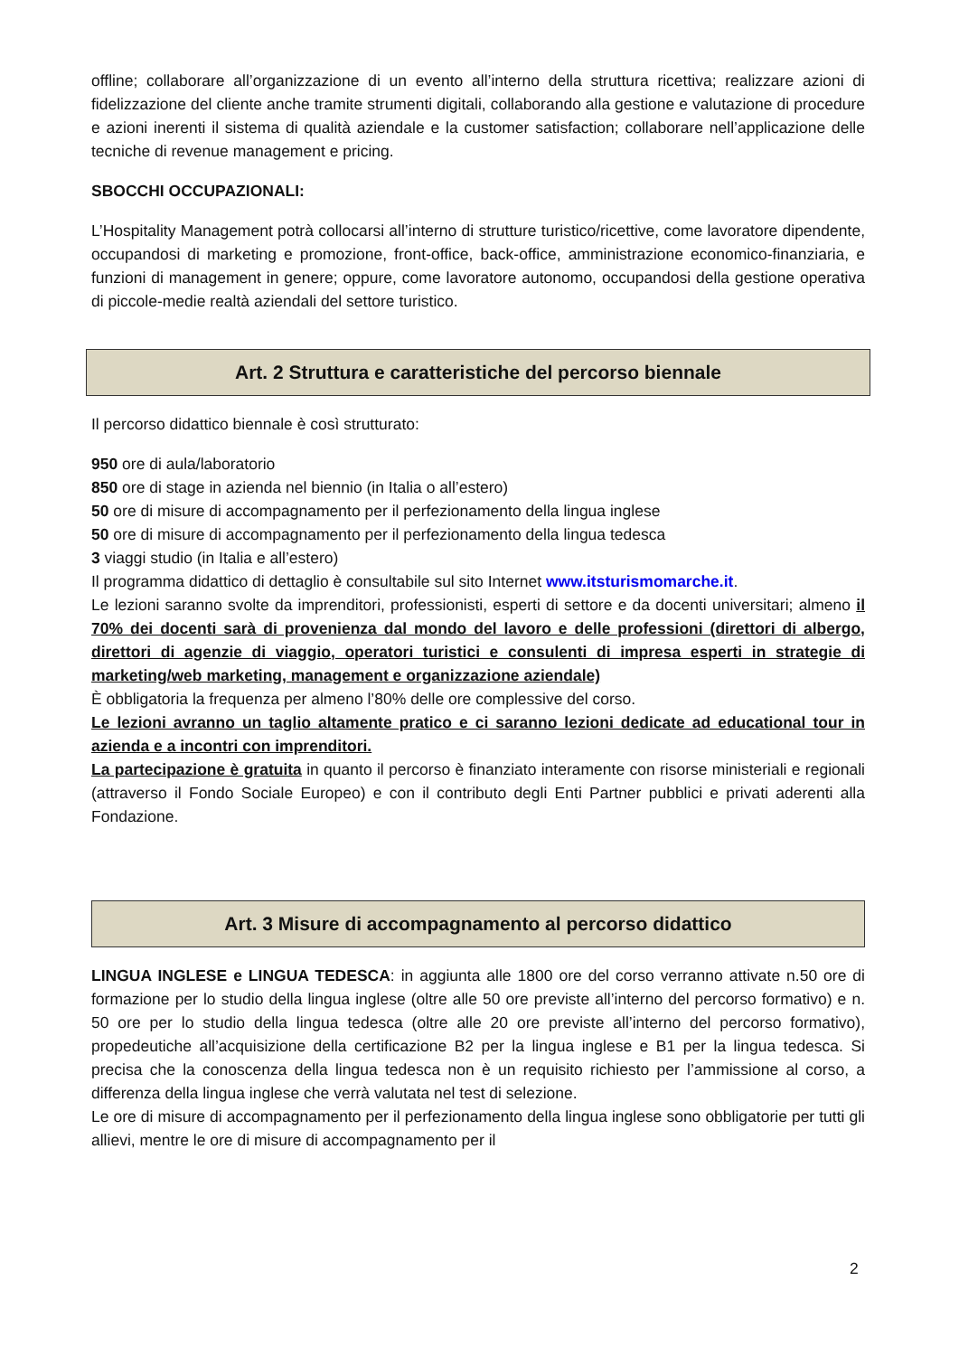offline; collaborare all’organizzazione di un evento all’interno della struttura ricettiva; realizzare azioni di fidelizzazione del cliente anche tramite strumenti digitali, collaborando alla gestione e valutazione di procedure e azioni inerenti il sistema di qualità aziendale e la customer satisfaction; collaborare nell’applicazione delle tecniche di revenue management e pricing.
SBOCCHI OCCUPAZIONALI:
L’Hospitality Management potrà collocarsi all’interno di strutture turistico/ricettive, come lavoratore dipendente, occupandosi di marketing e promozione, front-office, back-office, amministrazione economico-finanziaria, e funzioni di management in genere; oppure, come lavoratore autonomo, occupandosi della gestione operativa di piccole-medie realtà aziendali del settore turistico.
Art. 2 Struttura e caratteristiche del percorso biennale
Il percorso didattico biennale è così strutturato:
950 ore di aula/laboratorio
850 ore di stage in azienda nel biennio (in Italia o all’estero)
50 ore di misure di accompagnamento per il perfezionamento della lingua inglese
50 ore di misure di accompagnamento per il perfezionamento della lingua tedesca
3 viaggi studio (in Italia e all’estero)
Il programma didattico di dettaglio è consultabile sul sito Internet www.itsturismomarche.it.
Le lezioni saranno svolte da imprenditori, professionisti, esperti di settore e da docenti universitari; almeno il 70% dei docenti sarà di provenienza dal mondo del lavoro e delle professioni (direttori di albergo, direttori di agenzie di viaggio, operatori turistici e consulenti di impresa esperti in strategie di marketing/web marketing, management e organizzazione aziendale)
È obbligatoria la frequenza per almeno l’80% delle ore complessive del corso.
Le lezioni avranno un taglio altamente pratico e ci saranno lezioni dedicate ad educational tour in azienda e a incontri con imprenditori.
La partecipazione è gratuita in quanto il percorso è finanziato interamente con risorse ministeriali e regionali (attraverso il Fondo Sociale Europeo) e con il contributo degli Enti Partner pubblici e privati aderenti alla Fondazione.
Art. 3 Misure di accompagnamento al percorso didattico
LINGUA INGLESE e LINGUA TEDESCA: in aggiunta alle 1800 ore del corso verranno attivate n.50 ore di formazione per lo studio della lingua inglese (oltre alle 50 ore previste all’interno del percorso formativo) e n. 50 ore per lo studio della lingua tedesca (oltre alle 20 ore previste all’interno del percorso formativo), propedeutiche all’acquisizione della certificazione B2 per la lingua inglese e B1 per la lingua tedesca. Si precisa che la conoscenza della lingua tedesca non è un requisito richiesto per l’ammissione al corso, a differenza della lingua inglese che verrà valutata nel test di selezione.
Le ore di misure di accompagnamento per il perfezionamento della lingua inglese sono obbligatorie per tutti gli allievi, mentre le ore di misure di accompagnamento per il
2